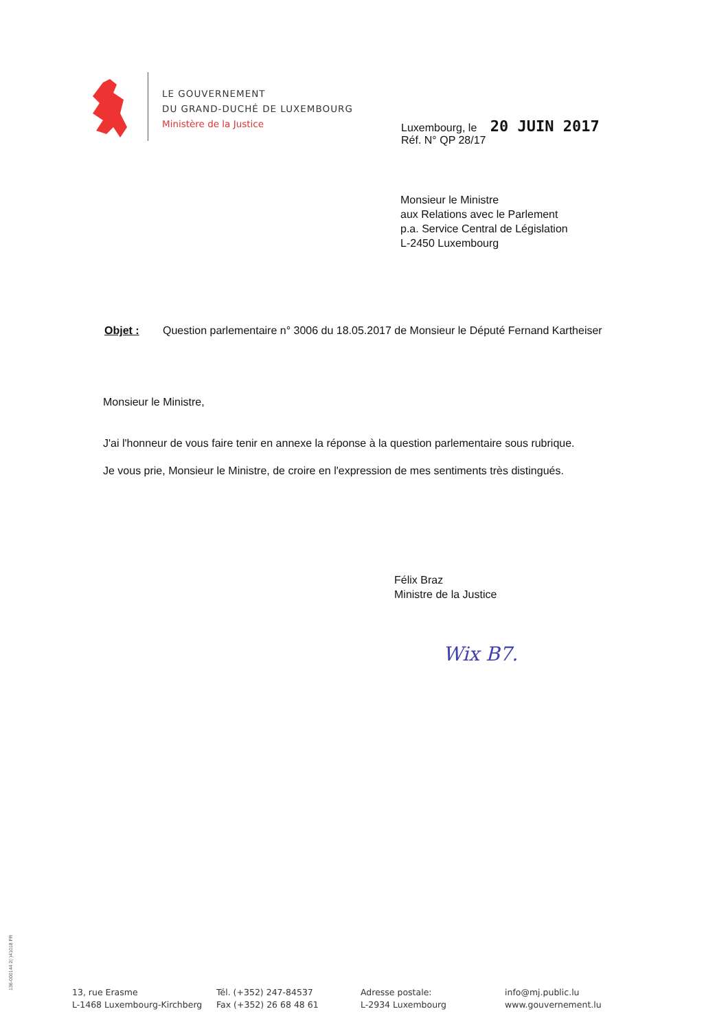LE GOUVERNEMENT
DU GRAND-DUCHÉ DE LUXEMBOURG
Ministère de la Justice
Luxembourg, le 20 JUIN 2017
Réf. N° QP 28/17
Monsieur le Ministre
aux Relations avec le Parlement
p.a. Service Central de Législation
L-2450 Luxembourg
Objet : Question parlementaire n° 3006 du 18.05.2017 de Monsieur le Député Fernand Kartheiser
Monsieur le Ministre,
J'ai l'honneur de vous faire tenir en annexe la réponse à la question parlementaire sous rubrique.
Je vous prie, Monsieur le Ministre, de croire en l'expression de mes sentiments très distingués.
Félix Braz
Ministre de la Justice
Wix B7.
136-000144 2(·)41018 FR
13, rue Erasme
L-1468 Luxembourg-Kirchberg
Tél. (+352) 247-84537
Fax (+352) 26 68 48 61
Adresse postale:
L-2934 Luxembourg
info@mj.public.lu
www.gouvernement.lu